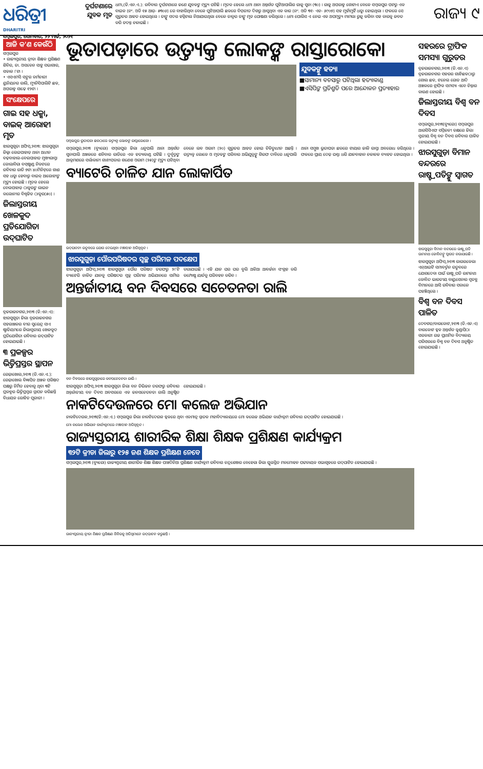ଧରିତ୍ରୀ
DHARITRI
ସମ୍ବଲପୁର, ସୋମବାର, ୨୨ ମାର୍ଚ୍ଚ, ୨୦୨୧
ଦୁର୍ଘଟଣାରେ ଯୁବକ ମୃତ
ଧମା,(ଡି.ଏନ.ଏ.): ରବିବାର ଦୁର୍ଘଟଣାରେ ଜଣେ ଯୁବକଙ୍କ ମୃତ୍ୟୁ ଘଟିଛି । ମୃତକ ହେଲେ ଧମା ଥାନା ଅନ୍ତର୍ଗତ ପୁଟିଆପାଲିର ରାଜୁ ସୁନା (୩୦) । ରାଜୁ ଅପରାହ୍ନ ଗୋଟାଏ ବେଳେ ସମ୍ବଲପୁର ପଟରୁ ଏକ ବାଇକ (ନଂ. ଓଡି ୧୫ ଆର୍‌- ୫୩୦୬) ରେ ବାହାରିଥିବା ବେଳେ ପୁଟିଆପାଲି ଛକରେ ବିପରୀତ ଦିଗରୁ ଆସୁଥିବା ଏକ କାର (ନଂ. ଓଡି ୩୧- ଏଚ- ୬୯୦୭) ସହ ମୁହାଁମୁହିଁ ଧକ୍କା ହୋଇଥିଲା । ଫଳରେ ସେ ଗୁରୁତର ଆହତ ହୋଇଥିଲେ । ତାଙ୍କୁ ସଦର ହସ୍ପିଟାଲ ନିଆଯାଉଥିଲା ବେଳେ ଡାକ୍ତର ତାଙ୍କୁ ମୃତ ଘୋଷଣା କରିଥିଲେ । ଧମା ପୋଲିସ ଏ ନେଇ ଏକ ଅପମୃତ୍ୟୁ ମାମଲା ରୁଜୁ କରିବା ସହ କାରକୁ ଜବତ କରି ତଦନ୍ତ ଚଳାଇଛି ।
ରାଜ୍ୟ ୯
ଆଜି କ'ଣ କେଉଁଠି
ସମ୍ବଲପୁର
• ରାଜ୍ୟସ୍ତରୀୟ କ୍ରୀଡା ଶିକ୍ଷକ ପ୍ରଶିକ୍ଷଣ ଶିବିର, ଡା. ଓସକେନ ସାହୁ ସଭାଗାର, ସକାଳ ୮ଟା ।
• ଏସଏମସି ସଙ୍ଘର କର୍ମଚାରୀ ୟୁନିୟନର ରାଲି, ମ୍ୟୁନିସିପାଲିଟି ଛକ, ଅପରାହ୍ନ ସାଢ଼େ ୧୨ଟା ।
ସଂକ୍ଷେପରେ
ଗାଇ ସହ ଧକ୍କା, ବାଇକ୍ ଆରୋହୀ ମୃତ
ଝାରସୁଗୁଡ଼ା ଅଫିସ୍,୨୧।୩: ଝାରସୁଗୁଡ଼ା ଜିଲ୍ଲା ଲେଇପାହାଡ଼ ଥାନା ଅଧୀନ ବଢ଼ବାହାଲ-ବେଲପାହାଡ଼ ମୁଖ୍ୟରାସ୍ତା କୋଲାବିରା ବସ୍‌ଷ୍ଟାଣ୍ଡ ନିକଟରେ ରବିବାର ରାତି ୭ଟା ୪୦ମିନିଟ୍‌ରେ ଗାଈ ସହ ଧକ୍କା ହେବାରୁ ବାଇକ୍ ଆରୋହୀଙ୍କ ମୃତ୍ୟୁ ହୋଇଛି । ମୃତକ ହେଲେ ବେଲପାହାଡ଼ ଠାକୁରଙ୍କ ଲାଇନ କଲୋନୀର ବିଶ୍ୱଜିତ ଠାକୁର(୫୦) ।
ଜିଲାସ୍ତରୀୟ ଖେଳକୁଦ ପ୍ରତିଯୋଗିତା ଉଦ୍‌ଘାଟିତ
ବ୍ରଜରାଜନଗର,୨୧।୩ (ଡି.ଏନ.ଏ): ଝାରସୁଗୁଡ଼ା ଜିଲା ବ୍ରଜରାଜନଗର ସହରାଞ୍ଚଳର ବୀର ସୁରେନ୍ଦ୍ର ସାଏ ଷ୍ଟାଡିୟମରେ ଜିଲାସ୍ତରୀୟ ଖେଳକୁଦ ପ୍ରତିଯୋଗିତା ରବିବାର ଉଦ୍‌ଘାଟିତ ହୋଇଯାଇଛି ।
୩ ପ୍ରକଳ୍ପର ଭିତ୍ତିପ୍ରସ୍ତର ସ୍ଥାପନ
ରେଢ଼ାଖୋଲ,୨୧।୩ (ଡି.ଏନ.ଏ.): ରେଢ଼ାଖୋଲ ବିଜ୍ଞାପିତ ଅଞ୍ଚଳ ପରିଷଦ ପକ୍ଷରୁ ନିର୍ମିତ ହେବାକୁ ଥିବା ୩ଟି ପ୍ରକଳ୍ପର ଭିତ୍ତିପ୍ରସ୍ତର ସ୍ଥାପନ କରିଛନ୍ତି ବିଧାୟକ ରୋହିତ ପୂଜାରୀ ।
ଭୂତାପଡ଼ାରେ ଉତ୍ତ୍ୟକ୍ତ ଲୋକଙ୍କ ରାସ୍ତାରୋକୋ
ସମ୍ବଲପୁର ଭୂତାପଡା ଛକଠାରେ ଉତ୍ତ୍ୟକ୍ତ ଲୋକଙ୍କ ରାସ୍ତାରୋକୋ ।
ଯୁବକଙ୍କୁ ହତ୍ୟା
■ସାମାନ୍ୟ ବଚସାରୁ ଘଟିଥିଲା ହତ୍ୟାକାଣ୍ଡ
■ଏସିପିଙ୍କ ପ୍ରତିଶ୍ରୁତି ପରେ ଆନ୍ଦୋଳନ ପ୍ରତ୍ୟାହାର
ସମ୍ବଲପୁର,୨୧।୩ (ବ୍ୟୁରୋ) ସମ୍ବଲପୁର ଜିଲା ଧନୁପାଲି ଥାନା ଅନ୍ତର୍ଗତ ସୁନାପାଲି ଅଞ୍ଚଳରେ ଶନିବାର ରାତିରେ ଏକ ହତ୍ୟାକାଣ୍ଡ ଘଟିଛି । ଦୁର୍ବୃତ୍ତଙ୍କ ଆକ୍ରମଣରେ ସର୍ଲାକାନୀ ଗାନ୍ଧୀପଡାର ଗଣେଶ ଓରାମ (୨୫)ଙ୍କ ମୃତ୍ୟୁ ଘଟିଥିବା ବେଳେ ଲବ ଓରାମ (୨୦) ଗୁରୁତର ଆହତ ହୋଇ ଚିକିତ୍ସାଧୀନ ଅଛନ୍ତି । ଉତ୍ତ୍ୟକ୍ତ ଲୋକେ ଓ ମୃତକଙ୍କ ପରିବାର ଅଭିଯୁକ୍ତଙ୍କୁ ଗିରଫ ଦାବିରେ ଧନୁପାଲି ଥାନା ସମ୍ମୁଖ ଭୂତାପଡା ଛକରେ ଟାୟାର ଜାଳି ରାସ୍ତା ଅବରୋଧ କରିଥିଲେ । ଫଳରେ ପ୍ରାୟ ଦେଢ଼ ଘଣ୍ଟା ଧରି ଯାନବାହାନ ଚଳାଚଳ ବ୍ୟାହତ ହୋଇଥିଲା ।
ବ୍ୟାଟେରି ଚାଳିତ ଯାନ ଲୋକାର୍ପିତ
ଉଦ୍‌ଘାଟନୀ ଉତ୍ସବରେ ଯୋଗ ଦେଇଥିବା ମଞ୍ଚାସୀନ ଅତିଥିବୃନ୍ଦ ।
ଝାରସୁଗୁଡ଼ା ପୌରପରିଷଦର ସ୍ୱଚ୍ଛ ପରିମଳ ପଦକ୍ଷେପ
ଝାରସୁଗୁଡ଼ା ଅଫିସ୍,୨୧।୩ ଝାରସୁଗୁଡ଼ା ପୌର ପରିଷଦ ତରଫରୁ ୨୮ଟି ବ୍ୟାଟେରି ଚାଳିତ ଯାନକୁ ପରିଷଦର ସ୍ୱଚ୍ଛ ପରିମଳ ଅଭିଯାନରେ ସାମିଲ କରାଯାଇଛି । ଏହି ଯାନ ଘର ଘର ବୁଲି ଅଳିଆ ଆବର୍ଜନା ସଂଗ୍ରହ କରି କମ୍ପୋଷ୍ଟ ୟାର୍ଡକୁ ପରିବହନ କରିବ ।
ଅନ୍ତର୍ଜାତୀୟ ବନ ଦିବସରେ ସଚେତନତା ରାଲି
ବନ ଦିବସରେ ଝାରସୁଗୁଡ଼ାରେ ଜନସଚେତନତା ରାଲି ।
ଝାରସୁଗୁଡ଼ା ଅଫିସ୍,୨୧।୩ ଝାରସୁଗୁଡ଼ା ଜିଲା ବନ ଡିଭିଜନ ତରଫରୁ ରବିବାର ଅନ୍ତର୍ଜାତୀୟ ବନ ଦିବସ ଅବସରରେ ଏକ ଜନସଚେତନତା ରାଲି ଅନୁଷ୍ଠିତ ହୋଇଯାଇଛି ।
ନାକଟିଦେଉଳରେ ମୋ କଲେଜ ଅଭିଯାନ
ନାକଟିଦେଉଳ,୨୧।୩(ଡି.ଏନ.ଏ.) ସମ୍ବଲପୁର ଜିଲା ନାକଟିଦେଉଳ ବ୍ଲକରେ ଥିବା ଏକମାତ୍ର ସ୍ନାତକ ମହାବିଦ୍ୟାଳୟରେ ମୋ କଲେଜ ଅଭିଯାନ କାର୍ଯ୍ୟକ୍ରମ ରବିବାର ଉଦ୍‌ଘାଟିତ ହୋଇଯାଇଛି ।
ମୋ କଲେଜ ଅଭିଯାନ କାର୍ଯ୍ୟକ୍ରମରେ ମଞ୍ଚାସୀନ ଅତିଥିବୃନ୍ଦ ।
ରାଜ୍ୟସ୍ତରୀୟ ଶାରୀରିକ ଶିକ୍ଷା ଶିକ୍ଷକ ପ୍ରଶିକ୍ଷଣ କାର୍ଯ୍ୟକ୍ରମ
୩୨ଟି କ୍ରୀଡା ଜିଲାରୁ ୧୨୫ ଜଣ ଶିକ୍ଷକ ପ୍ରଶିକ୍ଷଣ ନେବେ
ସମ୍ବଲପୁର,୨୧।୩ (ବ୍ୟୁରୋ) ରାଜ୍ୟସ୍ତରୀୟ ଶାରୀରିକ ଶିକ୍ଷା ଶିକ୍ଷକ ପାଞ୍ଚଦିନିଆ ପ୍ରଶିକ୍ଷଣ କାର୍ଯ୍ୟକ୍ରମ ରବିବାର ଚନ୍ଦ୍ରଶେଖର ବେହେରା ଜିଲା ସ୍କୁଲସ୍ଥିତ ମନମୋହନ ପଟ୍ଟନାୟକ ସଭାଗୃହରେ ଉଦ୍‌ଘାଟିତ ହୋଇଯାଇଛି ।
ରାଜ୍ୟସ୍ତରୀୟ କ୍ରୀଡା ଶିକ୍ଷକ ପ୍ରଶିକ୍ଷଣ ଶିବିରକୁ ଅତିଥିମାନେ ଉଦ୍‌ଘାଟନ କରୁଛନ୍ତି ।
ସହରରେ ଟ୍ରାଫିକ ସମସ୍ୟା ଗୁରୁତର
ବ୍ରଜରାଜନଗର,୨୧।୩ (ଡି.ଏନ.ଏ) ବ୍ରଜରାଜନଗର ସହରର ଗାନ୍ଧିଛକଠାରୁ ଗୋଲ ଛକ, ଟନେଲ ରୋଡ ଆଦି ଅଞ୍ଚଳରେ ଟ୍ରାଫିକ ସମସ୍ୟା ଏବେ ଚିନ୍ତାର କାରଣ ହୋଇଛି ।
ଜିଲାସ୍ତରୀୟ ବିଶ୍ୱ ବନ ଦିବସ
ସମ୍ବଲପୁର,୨୧।୩(ବ୍ୟୁରୋ) ସମ୍ବଲପୁର ଆରସିସିଏଫ ସମ୍ମିଳନୀ କକ୍ଷରେ ଜିଲା ସ୍ତରୀୟ ବିଶ୍ୱ ବନ ଦିବସ ରବିବାର ପାଳିତ ହୋଇଯାଇଛି ।
ଝାରସୁଗୁଡ଼ା ବିମାନ ବନ୍ଦରରେ ରାଷ୍ଟ୍ରପତିଙ୍କୁ ସ୍ୱାଗତ
ଝାରସୁଗୁଡ଼ା ବିମାନ ବନ୍ଦରରେ ରାଷ୍ଟ୍ରପତି ରାମନାଥ କୋବିନ୍ଦଙ୍କୁ ସ୍ୱାଗତ କରାଯାଉଛି ।
ଝାରସୁଗୁଡ଼ା ଅଫିସ୍,୨୧।୩ ରାଉରକେଲା ଏନ୍‌ଆଇଟି ସମାବର୍ତ୍ତନ ଉତ୍ସବରେ ଯୋଗଦେବା ପାଇଁ ରାଷ୍ଟ୍ରପତି ରାମନାଥ କୋବିନ୍ଦ ଭାରତୀୟ ବାୟୁସେନାର ସ୍ୱତନ୍ତ୍ର ବିମାନରେ ଆସି ରବିବାର ସକାଳେ ପହଞ୍ଚିଥିଲେ ।
ବିଶ୍ୱ ବନ ଦିବସ ପାଳିତ
ଦେବଗଡ଼/ବାରକୋଟ,୨୧।୩ (ଡି.ଏନ.ଏ) ବାରକୋଟ ବ୍ଲକ ଅନ୍ତର୍ଗତ କୁଣ୍ଡାପିଠା ସରକାରୀ ଉଚ୍ଚ ପ୍ରାଥମିକ ବିଦ୍ୟାଳୟ ପରିସରରେ ବିଶ୍ୱ ବନ ଦିବସ ଅନୁଷ୍ଠିତ ହୋଇଯାଇଛି ।